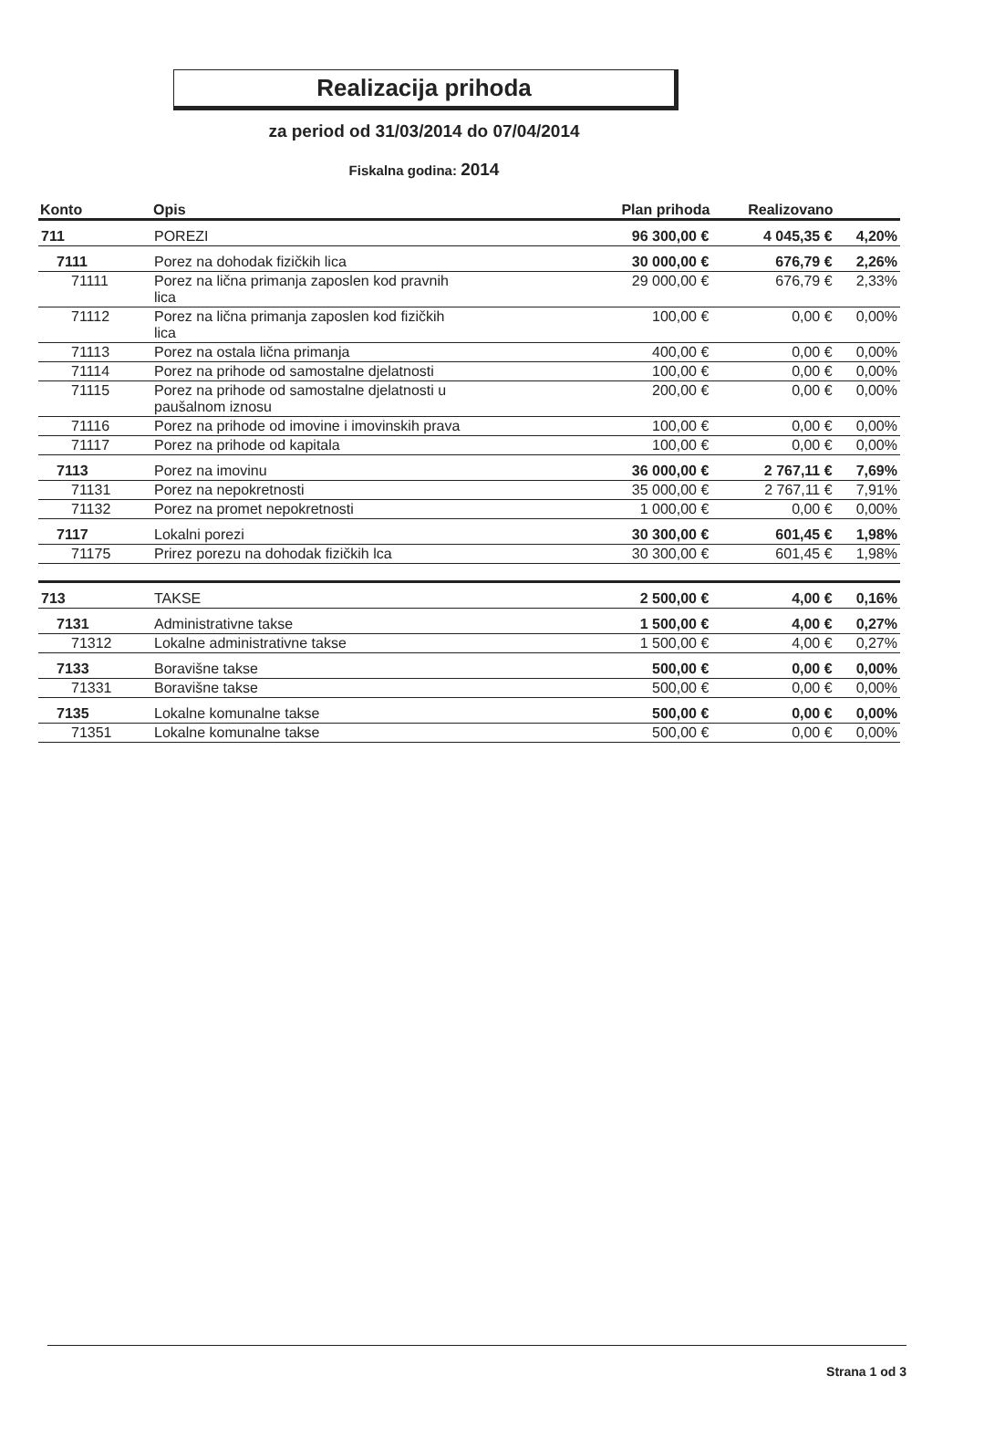Realizacija prihoda
za period od 31/03/2014 do 07/04/2014
Fiskalna godina: 2014
| Konto | Opis | Plan prihoda | Realizovano | |
| --- | --- | --- | --- | --- |
| 711 | POREZI | 96 300,00 € | 4 045,35 € | 4,20% |
| 7111 | Porez na dohodak fizičkih lica | 30 000,00 € | 676,79 € | 2,26% |
| 71111 | Porez na lična primanja zaposlen kod pravnih lica | 29 000,00 € | 676,79 € | 2,33% |
| 71112 | Porez na lična primanja zaposlen kod fizičkih lica | 100,00 € | 0,00 € | 0,00% |
| 71113 | Porez na ostala lična primanja | 400,00 € | 0,00 € | 0,00% |
| 71114 | Porez na prihode od samostalne djelatnosti | 100,00 € | 0,00 € | 0,00% |
| 71115 | Porez na prihode od samostalne djelatnosti u paušalnom iznosu | 200,00 € | 0,00 € | 0,00% |
| 71116 | Porez na prihode od imovine i imovinskih prava | 100,00 € | 0,00 € | 0,00% |
| 71117 | Porez na prihode od kapitala | 100,00 € | 0,00 € | 0,00% |
| 7113 | Porez na imovinu | 36 000,00 € | 2 767,11 € | 7,69% |
| 71131 | Porez na nepokretnosti | 35 000,00 € | 2 767,11 € | 7,91% |
| 71132 | Porez na promet nepokretnosti | 1 000,00 € | 0,00 € | 0,00% |
| 7117 | Lokalni porezi | 30 300,00 € | 601,45 € | 1,98% |
| 71175 | Prirez porezu na dohodak fizičkih lca | 30 300,00 € | 601,45 € | 1,98% |
| 713 | TAKSE | 2 500,00 € | 4,00 € | 0,16% |
| 7131 | Administrativne takse | 1 500,00 € | 4,00 € | 0,27% |
| 71312 | Lokalne administrativne takse | 1 500,00 € | 4,00 € | 0,27% |
| 7133 | Boravišne takse | 500,00 € | 0,00 € | 0,00% |
| 71331 | Boravišne takse | 500,00 € | 0,00 € | 0,00% |
| 7135 | Lokalne komunalne takse | 500,00 € | 0,00 € | 0,00% |
| 71351 | Lokalne komunalne takse | 500,00 € | 0,00 € | 0,00% |
Strana 1 od 3